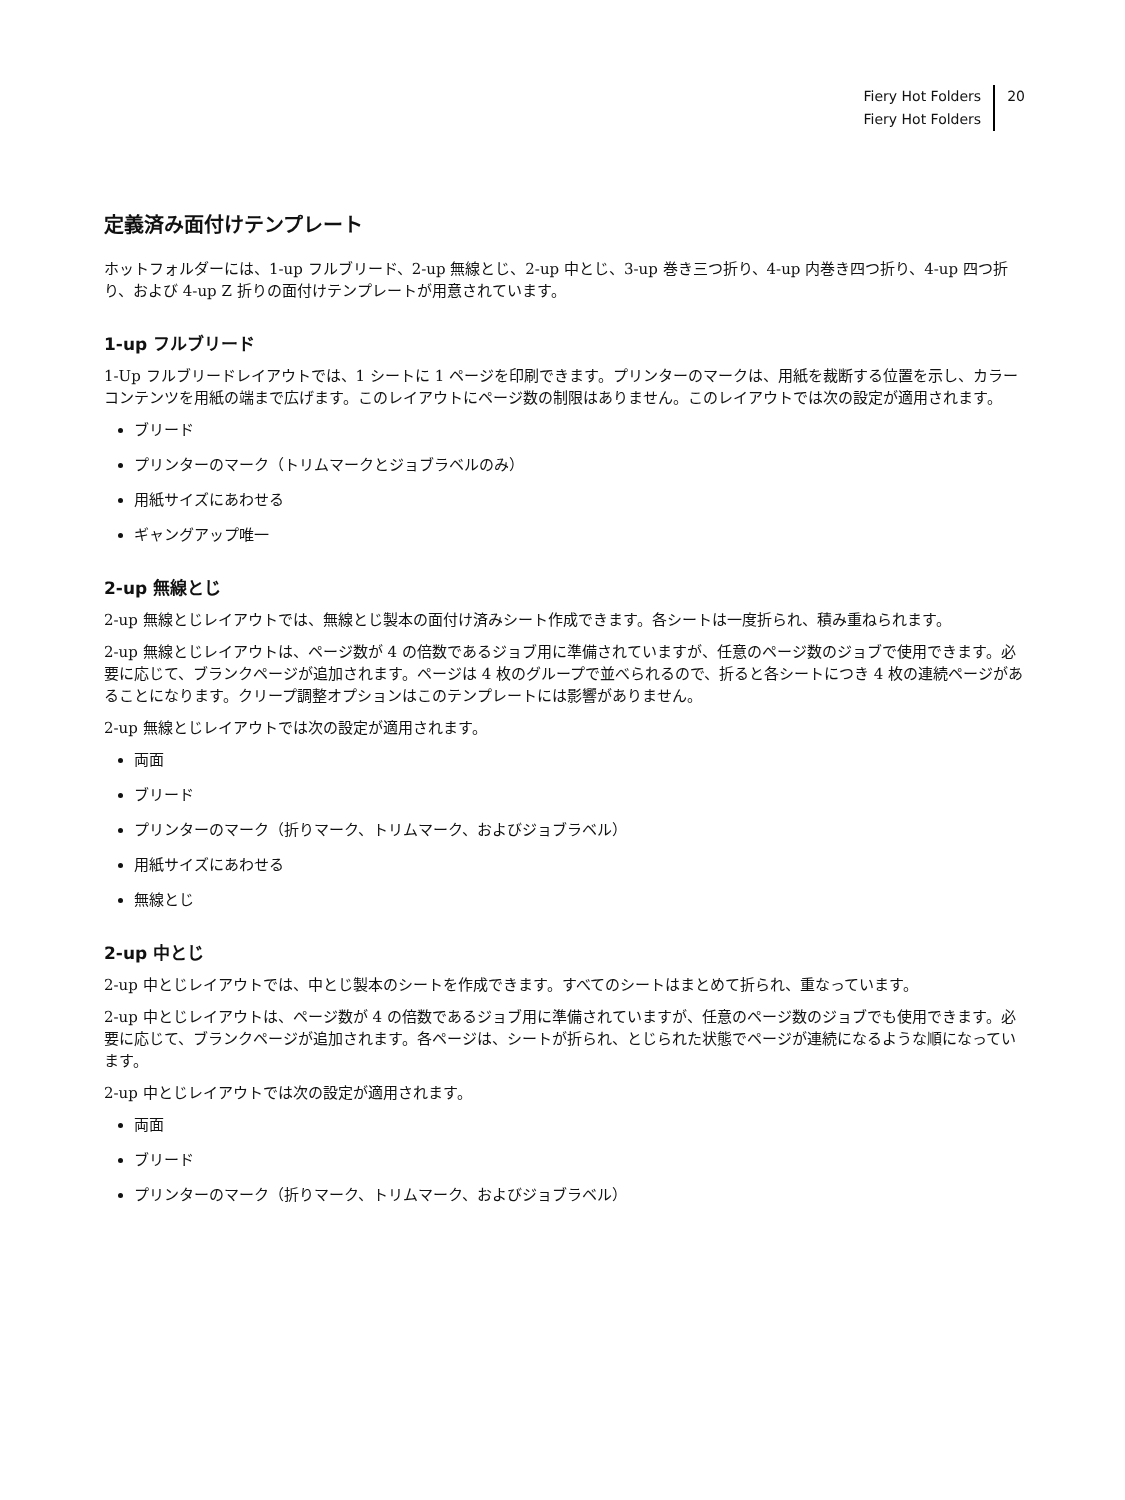Fiery Hot Folders
Fiery Hot Folders
20
定義済み面付けテンプレート
ホットフォルダーには、1-up フルブリード、2-up 無線とじ、2-up 中とじ、3-up 巻き三つ折り、4-up 内巻き四つ折り、4-up 四つ折り、および 4-up Z 折りの面付けテンプレートが用意されています。
1-up フルブリード
1-Up フルブリードレイアウトでは、1 シートに 1 ページを印刷できます。プリンターのマークは、用紙を裁断する位置を示し、カラーコンテンツを用紙の端まで広げます。このレイアウトにページ数の制限はありません。このレイアウトでは次の設定が適用されます。
ブリード
プリンターのマーク（トリムマークとジョブラベルのみ）
用紙サイズにあわせる
ギャングアップ唯一
2-up 無線とじ
2-up 無線とじレイアウトでは、無線とじ製本の面付け済みシート作成できます。各シートは一度折られ、積み重ねられます。
2-up 無線とじレイアウトは、ページ数が 4 の倍数であるジョブ用に準備されていますが、任意のページ数のジョブで使用できます。必要に応じて、ブランクページが追加されます。ページは 4 枚のグループで並べられるので、折ると各シートにつき 4 枚の連続ページがあることになります。クリープ調整オプションはこのテンプレートには影響がありません。
2-up 無線とじレイアウトでは次の設定が適用されます。
両面
ブリード
プリンターのマーク（折りマーク、トリムマーク、およびジョブラベル）
用紙サイズにあわせる
無線とじ
2-up 中とじ
2-up 中とじレイアウトでは、中とじ製本のシートを作成できます。すべてのシートはまとめて折られ、重なっています。
2-up 中とじレイアウトは、ページ数が 4 の倍数であるジョブ用に準備されていますが、任意のページ数のジョブでも使用できます。必要に応じて、ブランクページが追加されます。各ページは、シートが折られ、とじられた状態でページが連続になるような順になっています。
2-up 中とじレイアウトでは次の設定が適用されます。
両面
ブリード
プリンターのマーク（折りマーク、トリムマーク、およびジョブラベル）